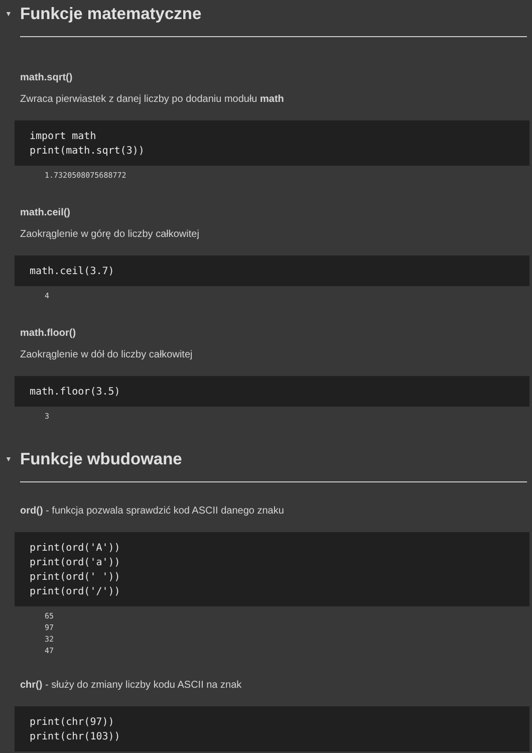▼ Funkcje matematyczne
math.sqrt()
Zwraca pierwiastek z danej liczby po dodaniu modułu math
import math
print(math.sqrt(3))
1.7320508075688772
math.ceil()
Zaokrąglenie w górę do liczby całkowitej
math.ceil(3.7)
4
math.floor()
Zaokrąglenie w dół do liczby całkowitej
math.floor(3.5)
3
▼ Funkcje wbudowane
ord() - funkcja pozwala sprawdzić kod ASCII danego znaku
print(ord('A'))
print(ord('a'))
print(ord(' '))
print(ord('/'))
65
97
32
47
chr() - służy do zmiany liczby kodu ASCII na znak
print(chr(97))
print(chr(103))